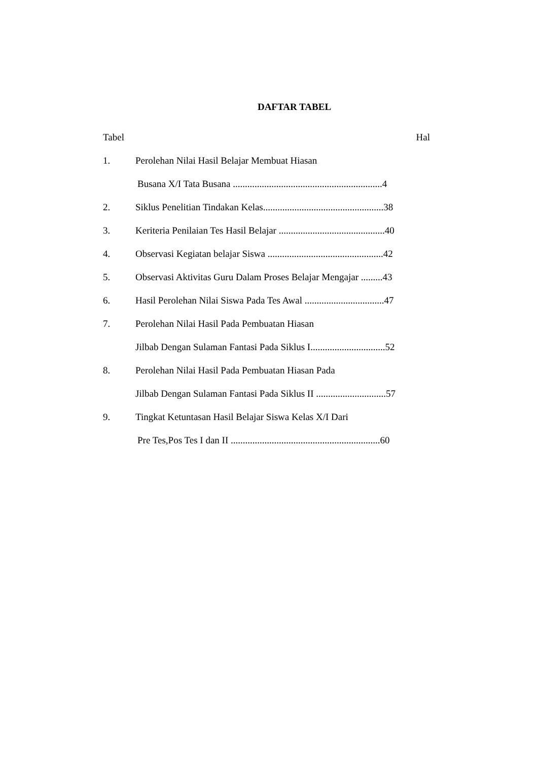DAFTAR TABEL
Tabel Hal
1. Perolehan Nilai Hasil Belajar Membuat Hiasan
Busana X/I Tata Busana ..............................................................4
2. Siklus Penelitian Tindakan Kelas..................................................38
3. Keriteria Penilaian Tes Hasil Belajar ............................................40
4. Observasi Kegiatan belajar Siswa ................................................42
5. Observasi Aktivitas Guru Dalam Proses Belajar Mengajar .........43
6. Hasil Perolehan Nilai Siswa Pada Tes Awal .................................47
7. Perolehan Nilai Hasil Pada Pembuatan Hiasan
Jilbab Dengan Sulaman Fantasi Pada Siklus I...............................52
8. Perolehan Nilai Hasil Pada Pembuatan Hiasan Pada
Jilbab Dengan Sulaman Fantasi Pada Siklus II .............................57
9. Tingkat Ketuntasan Hasil Belajar Siswa Kelas X/I Dari
Pre Tes,Pos Tes I dan II ..............................................................60